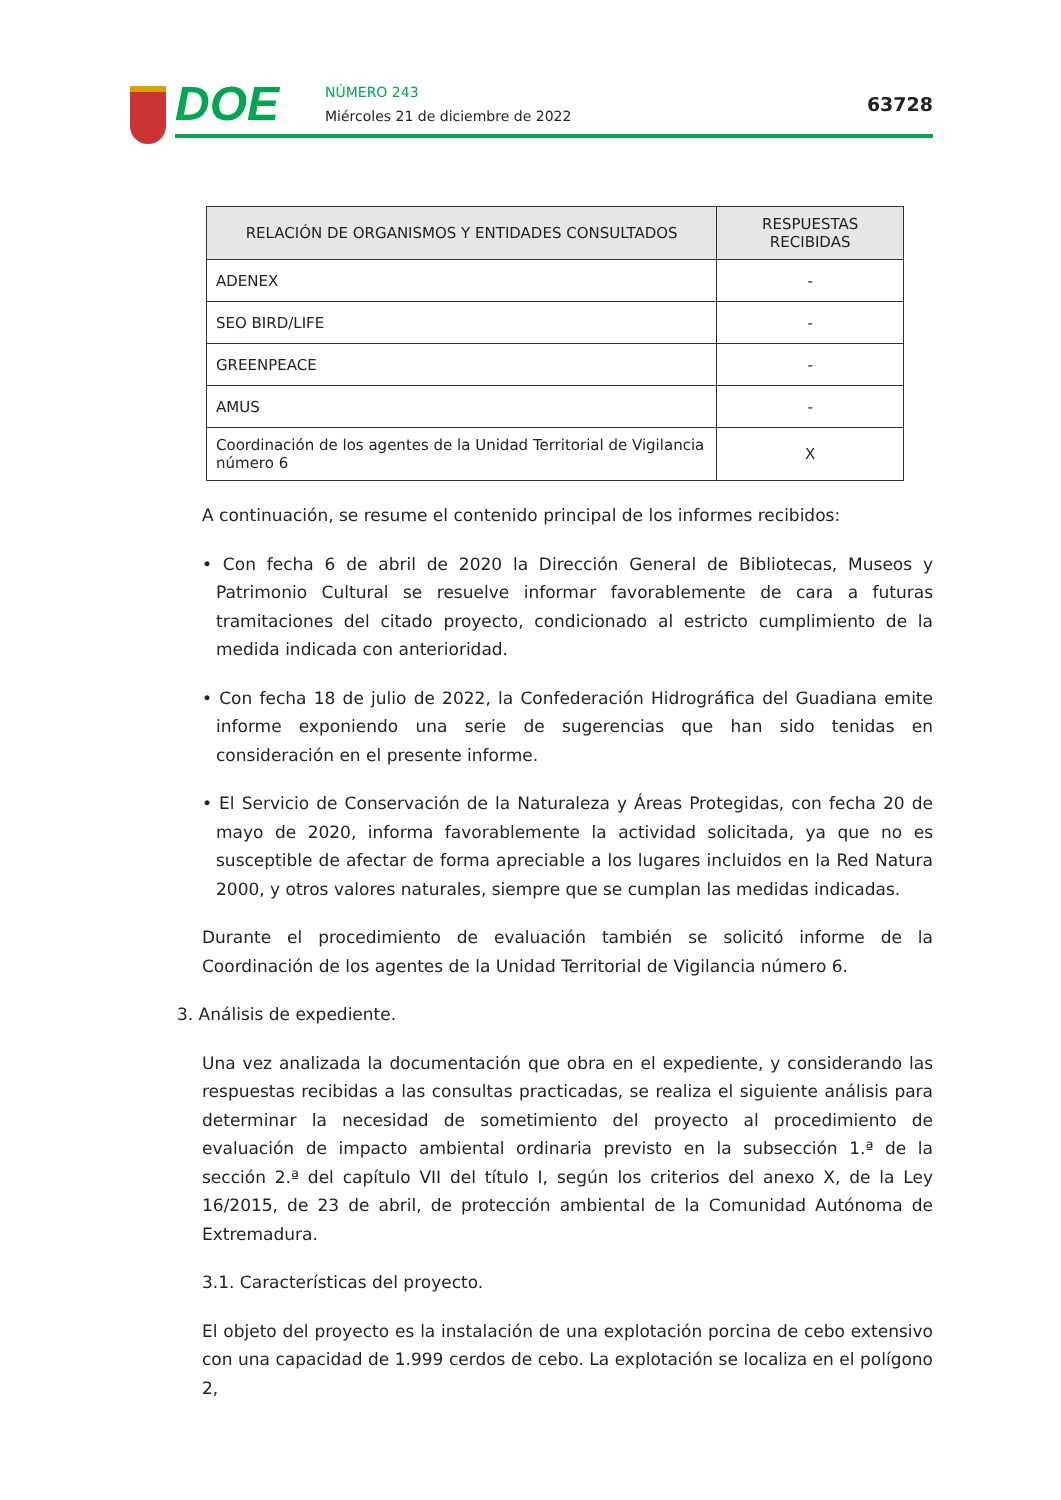DOE
NÚMERO 243
Miércoles 21 de diciembre de 2022
63728
| RELACIÓN DE ORGANISMOS Y ENTIDADES CONSULTADOS | RESPUESTAS RECIBIDAS |
| --- | --- |
| ADENEX | - |
| SEO BIRD/LIFE | - |
| GREENPEACE | - |
| AMUS | - |
| Coordinación de los agentes de la Unidad Territorial de Vigilancia número 6 | X |
A continuación, se resume el contenido principal de los informes recibidos:
• Con fecha 6 de abril de 2020 la Dirección General de Bibliotecas, Museos y Patrimonio Cultural se resuelve informar favorablemente de cara a futuras tramitaciones del citado proyecto, condicionado al estricto cumplimiento de la medida indicada con anterioridad.
• Con fecha 18 de julio de 2022, la Confederación Hidrográfica del Guadiana emite informe exponiendo una serie de sugerencias que han sido tenidas en consideración en el presente informe.
• El Servicio de Conservación de la Naturaleza y Áreas Protegidas, con fecha 20 de mayo de 2020, informa favorablemente la actividad solicitada, ya que no es susceptible de afectar de forma apreciable a los lugares incluidos en la Red Natura 2000, y otros valores naturales, siempre que se cumplan las medidas indicadas.
Durante el procedimiento de evaluación también se solicitó informe de la Coordinación de los agentes de la Unidad Territorial de Vigilancia número 6.
3. Análisis de expediente.
Una vez analizada la documentación que obra en el expediente, y considerando las respuestas recibidas a las consultas practicadas, se realiza el siguiente análisis para determinar la necesidad de sometimiento del proyecto al procedimiento de evaluación de impacto ambiental ordinaria previsto en la subsección 1.ª de la sección 2.ª del capítulo VII del título I, según los criterios del anexo X, de la Ley 16/2015, de 23 de abril, de protección ambiental de la Comunidad Autónoma de Extremadura.
3.1. Características del proyecto.
El objeto del proyecto es la instalación de una explotación porcina de cebo extensivo con una capacidad de 1.999 cerdos de cebo. La explotación se localiza en el polígono 2,